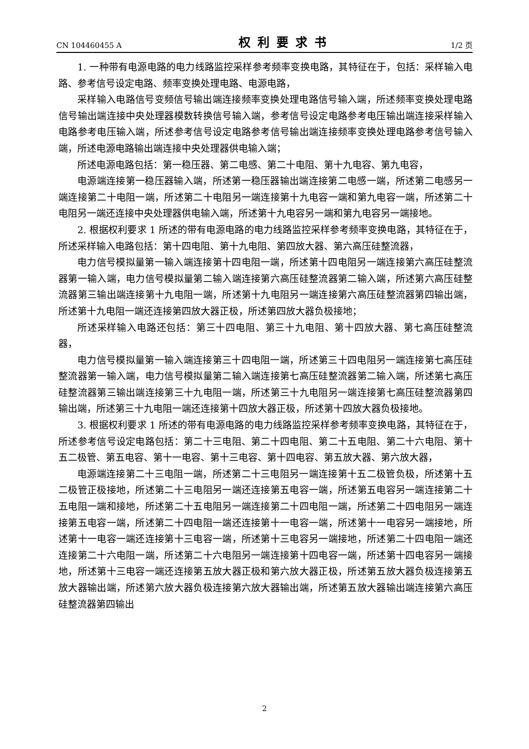CN 104460455 A 权利要求书 1/2 页
1. 一种带有电源电路的电力线路监控采样参考频率变换电路，其特征在于，包括：采样输入电路、参考信号设定电路、频率变换处理电路、电源电路，
采样输入电路信号变频信号输出端连接频率变换处理电路信号输入端，所述频率变换处理电路信号输出端连接中央处理器模数转换信号输入端，参考信号设定电路参考电压输出端连接采样输入电路参考电压输入端，所述参考信号设定电路参考信号输出端连接频率变换处理电路参考信号输入端，所述电源电路输出端连接中央处理器供电输入端；
所述电源电路包括：第一稳压器、第二电感、第二十电阻、第十九电容、第九电容，
电源端连接第一稳压器输入端，所述第一稳压器输出端连接第二电感一端，所述第二电感另一端连接第二十电阻一端，所述第二十电阻另一端连接第十九电容一端和第九电容一端，所述第二十电阻另一端还连接中央处理器供电输入端，所述第十九电容另一端和第九电容另一端接地。
2. 根据权利要求 1 所述的带有电源电路的电力线路监控采样参考频率变换电路，其特征在于，所述采样输入电路包括：第十四电阻、第十九电阻、第四放大器、第六高压硅整流器，
电力信号模拟量第一输入端连接第十四电阻一端，所述第十四电阻另一端连接第六高压硅整流器第一输入端，电力信号模拟量第二输入端连接第六高压硅整流器第二输入端，所述第六高压硅整流器第三输出端连接第十九电阻一端，所述第十九电阻另一端连接第六高压硅整流器第四输出端，所述第十九电阻一端还连接第四放大器正极，所述第四放大器负极接地；
所述采样输入电路还包括：第三十四电阻、第三十九电阻、第十四放大器、第七高压硅整流器，
电力信号模拟量第一输入端连接第三十四电阻一端，所述第三十四电阻另一端连接第七高压硅整流器第一输入端，电力信号模拟量第二输入端连接第七高压硅整流器第二输入端，所述第七高压硅整流器第三输出端连接第三十九电阻一端，所述第三十九电阻另一端连接第七高压硅整流器第四输出端，所述第三十九电阻一端还连接第十四放大器正极，所述第十四放大器负极接地。
3. 根据权利要求 1 所述的带有电源电路的电力线路监控采样参考频率变换电路，其特征在于，所述参考信号设定电路包括：第二十三电阻、第二十四电阻、第二十五电阻、第二十六电阻、第十五二极管、第五电容、第十一电容、第十三电容、第十四电容、第五放大器、第六放大器，
电源端连接第二十三电阻一端，所述第二十三电阻另一端连接第十五二极管负极，所述第十五二极管正极接地，所述第二十三电阻另一端还连接第五电容一端，所述第五电容另一端连接第二十五电阻一端和接地，所述第二十五电阻另一端连接第二十四电阻一端，所述第二十四电阻另一端连接第五电容一端，所述第二十四电阻一端还连接第十一电容一端，所述第十一电容另一端接地，所述第十一电容一端还连接第十三电容一端，所述第十三电容另一端接地，所述第二十四电阻一端还连接第二十六电阻一端，所述第二十六电阻另一端连接第十四电容一端，所述第十四电容另一端接地，所述第十三电容一端还连接第五放大器正极和第六放大器正极，所述第五放大器负极连接第五放大器输出端，所述第六放大器负极连接第六放大器输出端，所述第五放大器输出端连接第六高压硅整流器第四输出
2